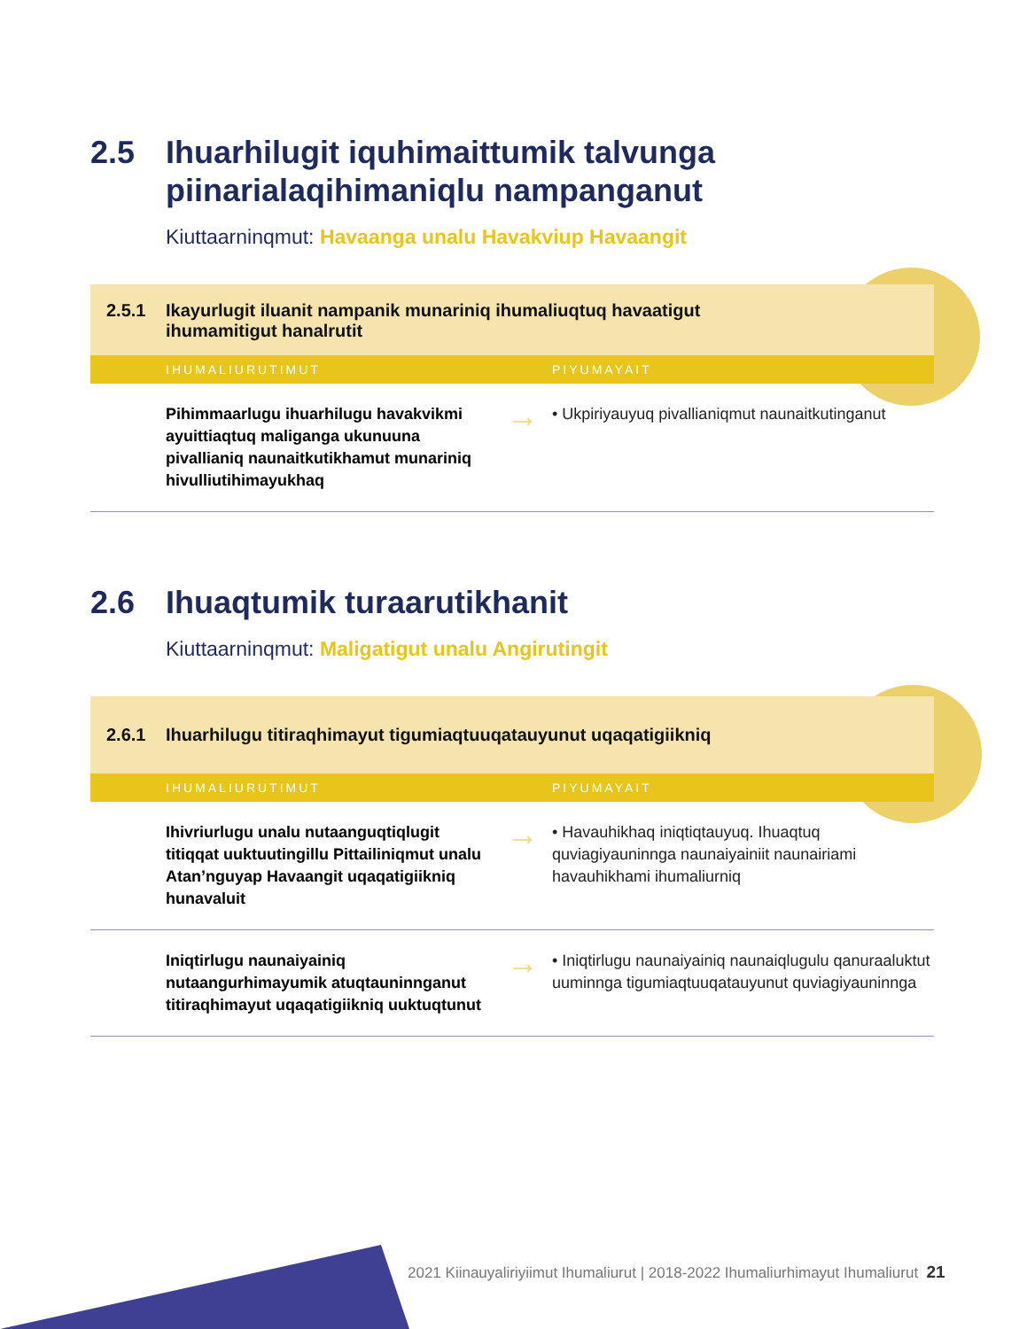2.5 Ihuarhilugit iquhimaittumik talvunga piinarialaqihimaniqlu nampanganut
Kiuttaarninqmut: Havaanga unalu Havakviup Havaangit
2.5.1 Ikayurlugit iluanit nampanik munariniq ihumaliuqtuq havaatigut ihumamitigut hanalrutit
| IHUMALIURUTIMUT | | PIYUMAYAIT |
| --- | --- | --- |
| Pihimmaarlugu ihuarhilugu havakvikmi ayuittiaqtuq maliganga ukunuuna pivallianiq naunaitkutikhamut munariniq hivulliutihimayukhaq | → | • Ukpiriyauyuq pivallianiqmut naunaitkutinganut |
2.6 Ihuaqtumik turaarutikhanit
Kiuttaarninqmut: Maligatigut unalu Angirutingit
2.6.1 Ihuarhilugu titiraqhimayut tigumiaqtuuqatauyunut uqaqatigiikniq
| IHUMALIURUTIMUT | | PIYUMAYAIT |
| --- | --- | --- |
| Ihivriurlugu unalu nutaanguqtiqlugit titiqqat uuktuutingillu Pittailiniqmut unalu Atan’nguyap Havaangit uqaqatigiikniq hunavaluit | → | • Havauhikhaq iniqtiqtauyuq. Ihuaqtuq quviagiyauninnga naunaiyainiit naunairiami havauhikhami ihumaliurniq |
| Iniqtirlugu naunaiyainiq nutaangurhimayumik atuqtauninnganut titiraqhimayut uqaqatigiikniq uuktuqtunut | → | • Iniqtirlugu naunaiyainiq naunaiqlugulu qanuraaluktut uuminnga tigumiaqtuuqatauyunut quviagiyauninnga |
2021 Kiinauyaliriyiimut Ihumaliurut | 2018-2022 Ihumaliurhimayut Ihumaliurut 21